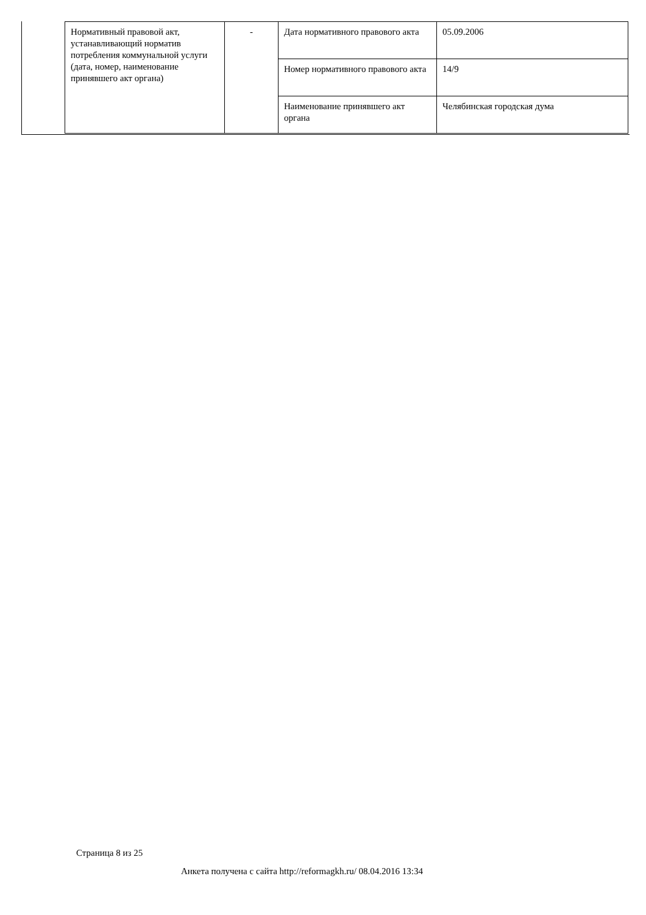| Нормативный правовой акт, устанавливающий норматив потребления коммунальной услуги (дата, номер, наименование принявшего акт органа) | - | Дата нормативного правового акта | 05.09.2006 |
| | | Номер нормативного правового акта | 14/9 |
| | | Наименование принявшего акт органа | Челябинская городская дума |
Страница 8 из 25
Анкета получена с сайта http://reformagkh.ru/ 08.04.2016 13:34